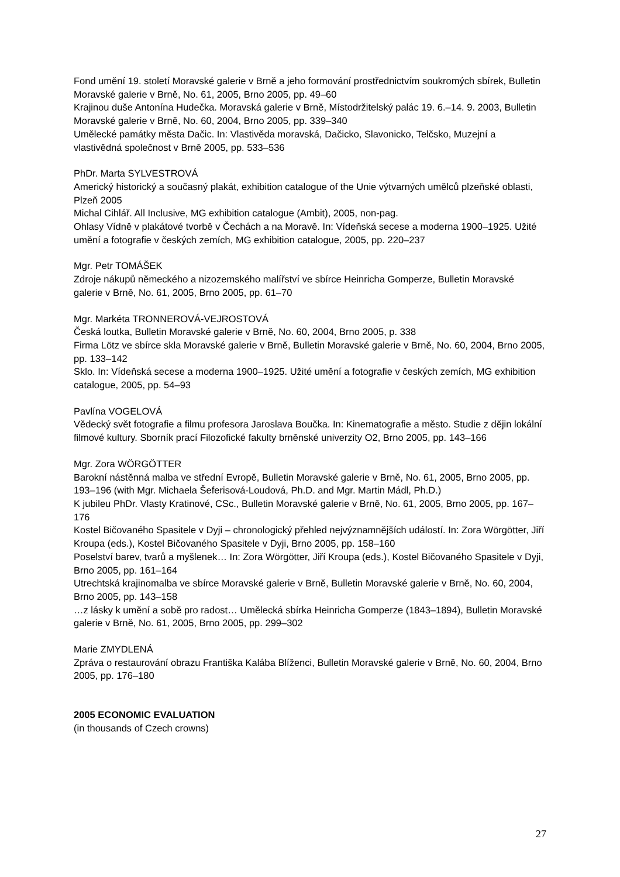Fond umění 19. století Moravské galerie v Brně a jeho formování prostřednictvím soukromých sbírek, Bulletin Moravské galerie v Brně, No. 61, 2005, Brno 2005, pp. 49–60
Krajinou duše Antonína Hudečka. Moravská galerie v Brně, Místodržitelský palác 19. 6.–14. 9. 2003, Bulletin Moravské galerie v Brně, No. 60, 2004, Brno 2005, pp. 339–340
Umělecké památky města Dačic. In: Vlastivěda moravská, Dačicko, Slavonicko, Telčsko, Muzejní a vlastivědná společnost v Brně 2005, pp. 533–536
PhDr. Marta SYLVESTROVÁ
Americký historický a současný plakát, exhibition catalogue of the Unie výtvarných umělců plzeňské oblasti, Plzeň 2005
Michal Cihlář. All Inclusive, MG exhibition catalogue (Ambit), 2005, non-pag.
Ohlasy Vídně v plakátové tvorbě v Čechách a na Moravě. In: Vídeňská secese a moderna 1900–1925. Užité umění a fotografie v českých zemích, MG exhibition catalogue, 2005, pp. 220–237
Mgr. Petr TOMÁŠEK
Zdroje nákupů německého a nizozemského malířství ve sbírce Heinricha Gomperze, Bulletin Moravské galerie v Brně, No. 61, 2005, Brno 2005, pp. 61–70
Mgr. Markéta TRONNEROVÁ-VEJROSTOVÁ
Česká loutka, Bulletin Moravské galerie v Brně, No. 60, 2004, Brno 2005, p. 338
Firma Lötz ve sbírce skla Moravské galerie v Brně, Bulletin Moravské galerie v Brně, No. 60, 2004, Brno 2005, pp. 133–142
Sklo. In: Vídeňská secese a moderna 1900–1925. Užité umění a fotografie v českých zemích, MG exhibition catalogue, 2005, pp. 54–93
Pavlína VOGELOVÁ
Vědecký svět fotografie a filmu profesora Jaroslava Boučka. In: Kinematografie a město. Studie z dějin lokální filmové kultury. Sborník prací Filozofické fakulty brněnské univerzity O2, Brno 2005, pp. 143–166
Mgr. Zora WÖRGÖTTER
Barokní nástěnná malba ve střední Evropě, Bulletin Moravské galerie v Brně, No. 61, 2005, Brno 2005, pp. 193–196 (with Mgr. Michaela Šeferisová-Loudová, Ph.D. and Mgr. Martin Mádl, Ph.D.)
K jubileu PhDr. Vlasty Kratinové, CSc., Bulletin Moravské galerie v Brně, No. 61, 2005, Brno 2005, pp. 167–176
Kostel Bičovaného Spasitele v Dyji – chronologický přehled nejvýznamnějších událostí. In: Zora Wörgötter, Jiří Kroupa (eds.), Kostel Bičovaného Spasitele v Dyji, Brno 2005, pp. 158–160
Poselství barev, tvarů a myšlenek… In: Zora Wörgötter, Jiří Kroupa (eds.), Kostel Bičovaného Spasitele v Dyji, Brno 2005, pp. 161–164
Utrechtská krajinomalba ve sbírce Moravské galerie v Brně, Bulletin Moravské galerie v Brně, No. 60, 2004, Brno 2005, pp. 143–158
…z lásky k umění a sobě pro radost… Umělecká sbírka Heinricha Gomperze (1843–1894), Bulletin Moravské galerie v Brně, No. 61, 2005, Brno 2005, pp. 299–302
Marie ZMYDLENÁ
Zpráva o restaurování obrazu Františka Kalába Blíženci, Bulletin Moravské galerie v Brně, No. 60, 2004, Brno 2005, pp. 176–180
2005 ECONOMIC EVALUATION
(in thousands of Czech crowns)
27